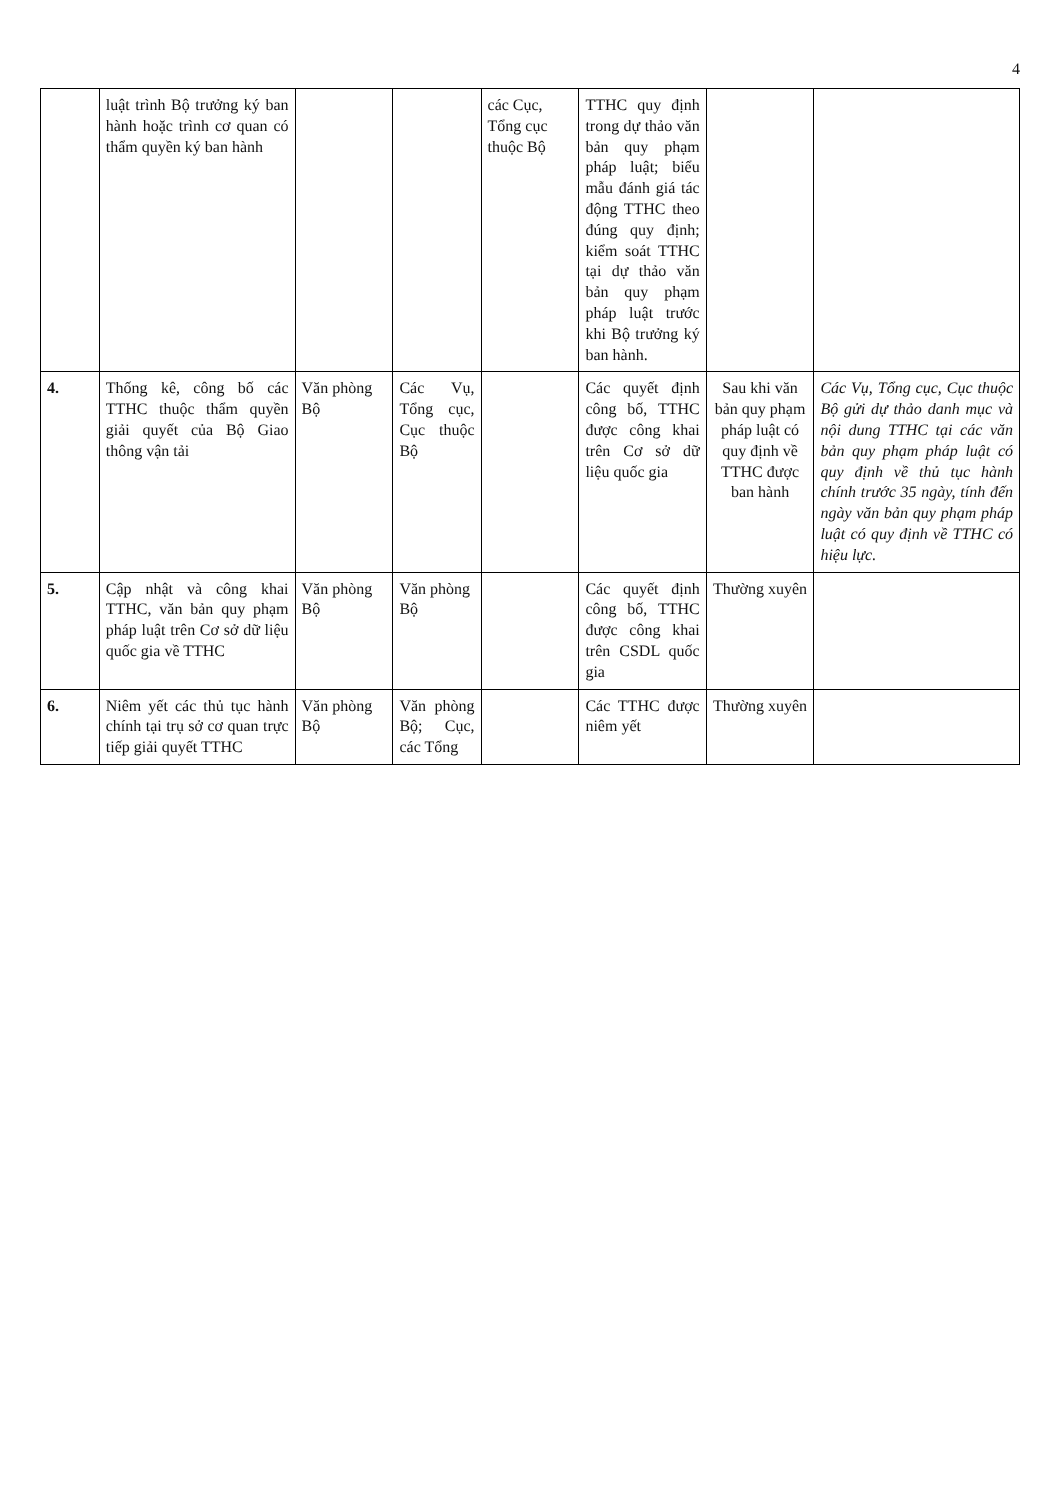4
| | luật trình Bộ trưởng ký ban hành hoặc trình cơ quan có thẩm quyền ký ban hành | | | các Cục, Tổng cục thuộc Bộ | TTHC quy định trong dự thảo văn bản quy phạm pháp luật; biểu mẫu đánh giá tác động TTHC theo đúng quy định; kiểm soát TTHC tại dự thảo văn bản quy phạm pháp luật trước khi Bộ trưởng ký ban hành. | | |
| 4. | Thống kê, công bố các TTHC thuộc thẩm quyền giải quyết của Bộ Giao thông vận tải | Văn phòng Bộ | Các Vụ, Tổng cục, Cục thuộc Bộ | | Các quyết định công bố, TTHC được công khai trên Cơ sở dữ liệu quốc gia | Sau khi văn bản quy phạm pháp luật có quy định về TTHC được ban hành | Các Vụ, Tổng cục, Cục thuộc Bộ gửi dự thảo danh mục và nội dung TTHC tại các văn bản quy phạm pháp luật có quy định về thủ tục hành chính trước 35 ngày, tính đến ngày văn bản quy phạm pháp luật có quy định về TTHC có hiệu lực. |
| 5. | Cập nhật và công khai TTHC, văn bản quy phạm pháp luật trên Cơ sở dữ liệu quốc gia về TTHC | Văn phòng Bộ | Văn phòng Bộ | | Các quyết định công bố, TTHC được công khai trên CSDL quốc gia | Thường xuyên | |
| 6. | Niêm yết các thủ tục hành chính tại trụ sở cơ quan trực tiếp giải quyết TTHC | Văn phòng Bộ | Văn phòng Bộ; Cục, các Tổng | | Các TTHC được niêm yết | Thường xuyên | |